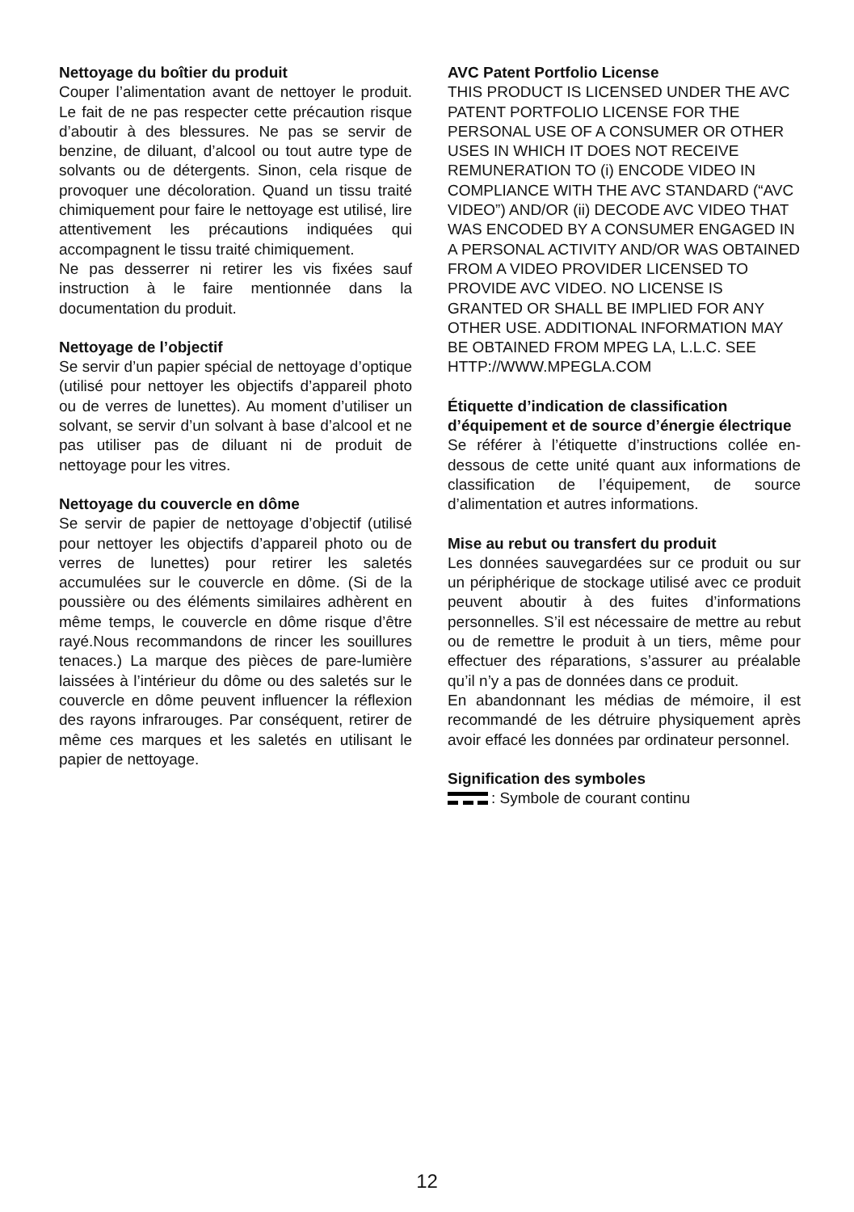Nettoyage du boîtier du produit
Couper l’alimentation avant de nettoyer le produit. Le fait de ne pas respecter cette précaution risque d’aboutir à des blessures. Ne pas se servir de benzine, de diluant, d’alcool ou tout autre type de solvants ou de détergents. Sinon, cela risque de provoquer une décoloration. Quand un tissu traité chimiquement pour faire le nettoyage est utilisé, lire attentivement les précautions indiquées qui accompagnent le tissu traité chimiquement.
Ne pas desserrer ni retirer les vis fixées sauf instruction à le faire mentionnée dans la documentation du produit.
Nettoyage de l’objectif
Se servir d’un papier spécial de nettoyage d’optique (utilisé pour nettoyer les objectifs d’appareil photo ou de verres de lunettes). Au moment d’utiliser un solvant, se servir d’un solvant à base d’alcool et ne pas utiliser pas de diluant ni de produit de nettoyage pour les vitres.
Nettoyage du couvercle en dôme
Se servir de papier de nettoyage d’objectif (utilisé pour nettoyer les objectifs d’appareil photo ou de verres de lunettes) pour retirer les saletés accumulées sur le couvercle en dôme. (Si de la poussière ou des éléments similaires adhèrent en même temps, le couvercle en dôme risque d’être rayé.Nous recommandons de rincer les souillures tenaces.) La marque des pièces de pare-lumière laissées à l’intérieur du dôme ou des saletés sur le couvercle en dôme peuvent influencer la réflexion des rayons infrarouges. Par conséquent, retirer de même ces marques et les saletés en utilisant le papier de nettoyage.
AVC Patent Portfolio License
THIS PRODUCT IS LICENSED UNDER THE AVC PATENT PORTFOLIO LICENSE FOR THE PERSONAL USE OF A CONSUMER OR OTHER USES IN WHICH IT DOES NOT RECEIVE REMUNERATION TO (i) ENCODE VIDEO IN COMPLIANCE WITH THE AVC STANDARD (“AVC VIDEO”) AND/OR (ii) DECODE AVC VIDEO THAT WAS ENCODED BY A CONSUMER ENGAGED IN A PERSONAL ACTIVITY AND/OR WAS OBTAINED FROM A VIDEO PROVIDER LICENSED TO PROVIDE AVC VIDEO. NO LICENSE IS GRANTED OR SHALL BE IMPLIED FOR ANY OTHER USE. ADDITIONAL INFORMATION MAY BE OBTAINED FROM MPEG LA, L.L.C. SEE HTTP://WWW.MPEGLA.COM
Étiquette d’indication de classification d’équipement et de source d’énergie électrique
Se référer à l’étiquette d’instructions collée en-dessous de cette unité quant aux informations de classification de l’équipement, de source d’alimentation et autres informations.
Mise au rebut ou transfert du produit
Les données sauvegardées sur ce produit ou sur un périphérique de stockage utilisé avec ce produit peuvent aboutir à des fuites d’informations personnelles. S’il est nécessaire de mettre au rebut ou de remettre le produit à un tiers, même pour effectuer des réparations, s’assurer au préalable qu’il n’y a pas de données dans ce produit.
En abandonnant les médias de mémoire, il est recommandé de les détruire physiquement après avoir effacé les données par ordinateur personnel.
Signification des symboles
: Symbole de courant continu
12